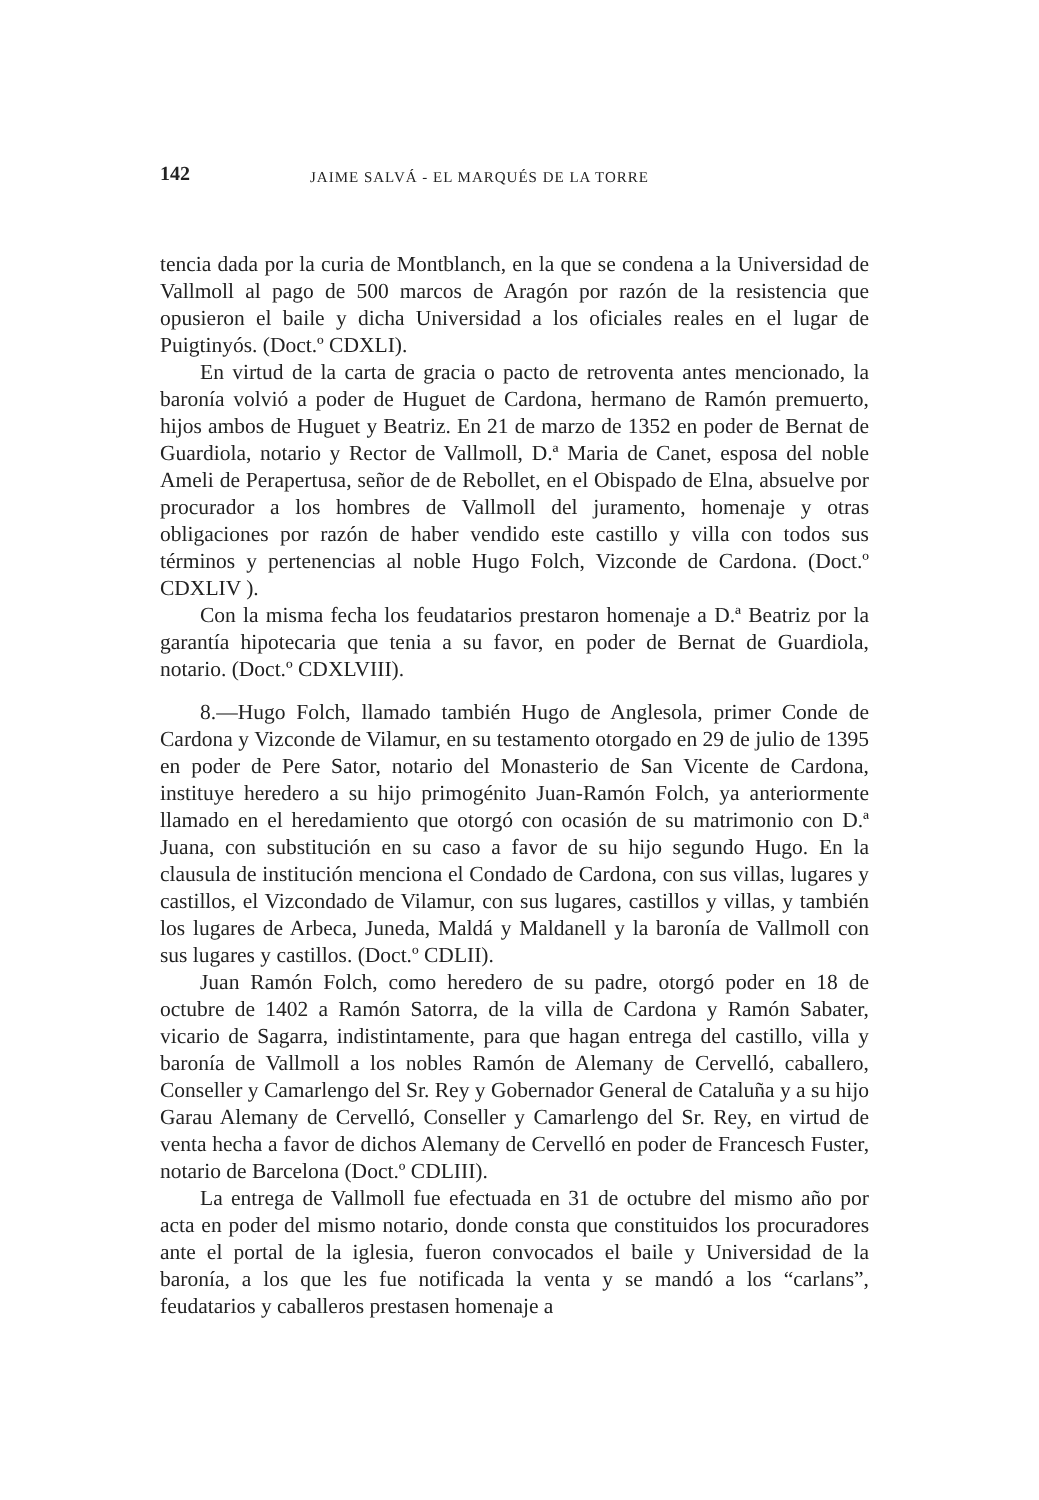142 JAIME SALVÁ - EL MARQUÉS DE LA TORRE
tencia dada por la curia de Montblanch, en la que se condena a la Universidad de Vallmoll al pago de 500 marcos de Aragón por razón de la resistencia que opusieron el baile y dicha Universidad a los oficiales reales en el lugar de Puigtinyós. (Doct.º CDXLI).
En virtud de la carta de gracia o pacto de retroventa antes mencionado, la baronía volvió a poder de Huguet de Cardona, hermano de Ramón premuerto, hijos ambos de Huguet y Beatriz. En 21 de marzo de 1352 en poder de Bernat de Guardiola, notario y Rector de Vallmoll, D.ª Maria de Canet, esposa del noble Ameli de Perapertusa, señor de de Rebollet, en el Obispado de Elna, absuelve por procurador a los hombres de Vallmoll del juramento, homenaje y otras obligaciones por razón de haber vendido este castillo y villa con todos sus términos y pertenencias al noble Hugo Folch, Vizconde de Cardona. (Doct.º CDXLIV ).
Con la misma fecha los feudatarios prestaron homenaje a D.ª Beatriz por la garantía hipotecaria que tenia a su favor, en poder de Bernat de Guardiola, notario. (Doct.º CDXLVIII).
8.—Hugo Folch, llamado también Hugo de Anglesola, primer Conde de Cardona y Vizconde de Vilamur, en su testamento otorgado en 29 de julio de 1395 en poder de Pere Sator, notario del Monasterio de San Vicente de Cardona, instituye heredero a su hijo primogénito Juan-Ramón Folch, ya anteriormente llamado en el heredamiento que otorgó con ocasión de su matrimonio con D.ª Juana, con substitución en su caso a favor de su hijo segundo Hugo. En la clausula de institución menciona el Condado de Cardona, con sus villas, lugares y castillos, el Vizcondado de Vilamur, con sus lugares, castillos y villas, y también los lugares de Arbeca, Juneda, Maldá y Maldanell y la baronía de Vallmoll con sus lugares y castillos. (Doct.º CDLII).
Juan Ramón Folch, como heredero de su padre, otorgó poder en 18 de octubre de 1402 a Ramón Satorra, de la villa de Cardona y Ramón Sabater, vicario de Sagarra, indistintamente, para que hagan entrega del castillo, villa y baronía de Vallmoll a los nobles Ramón de Alemany de Cervelló, caballero, Conseller y Camarlengo del Sr. Rey y Gobernador General de Cataluña y a su hijo Garau Alemany de Cervelló, Conseller y Camarlengo del Sr. Rey, en virtud de venta hecha a favor de dichos Alemany de Cervelló en poder de Francesch Fuster, notario de Barcelona (Doct.º CDLIII).
La entrega de Vallmoll fue efectuada en 31 de octubre del mismo año por acta en poder del mismo notario, donde consta que constituidos los procuradores ante el portal de la iglesia, fueron convocados el baile y Universidad de la baronía, a los que les fue notificada la venta y se mandó a los “carlans”, feudatarios y caballeros prestasen homenaje a